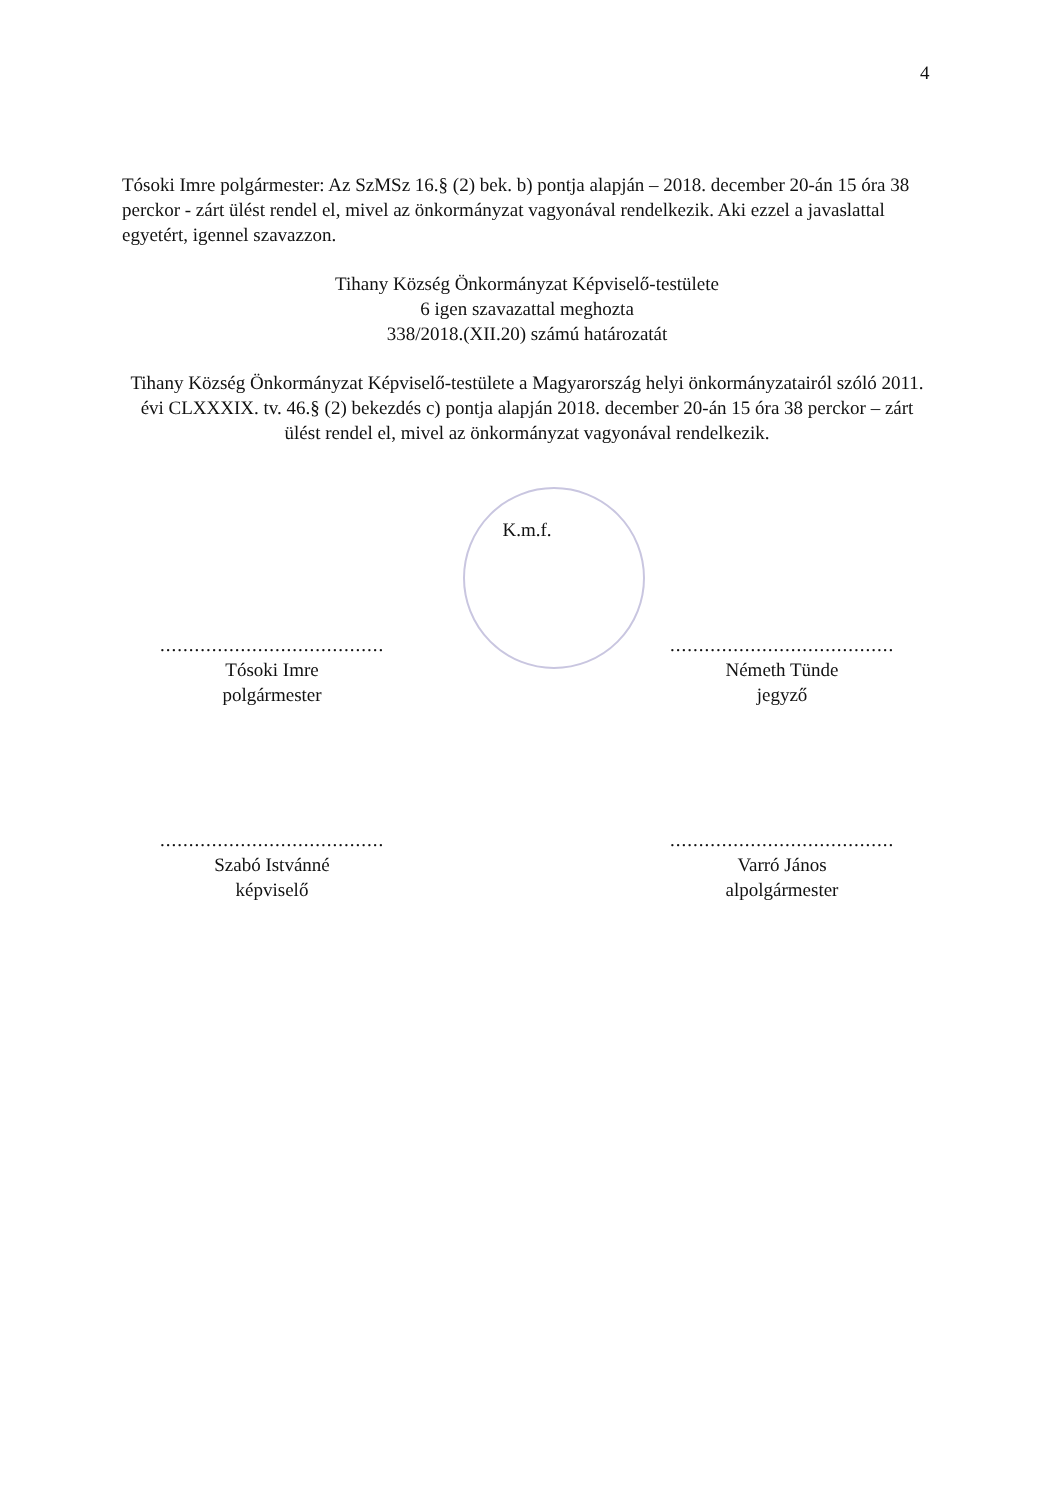4
Tósoki Imre polgármester: Az SzMSz 16.§ (2) bek. b) pontja alapján – 2018. december 20-án 15 óra 38 perckor - zárt ülést rendel el, mivel az önkormányzat vagyonával rendelkezik. Aki ezzel a javaslattal egyetért, igennel szavazzon.
Tihany Község Önkormányzat Képviselő-testülete
6 igen szavazattal meghozta
338/2018.(XII.20) számú határozatát
Tihany Község Önkormányzat Képviselő-testülete a Magyarország helyi önkormányzatairól szóló 2011. évi CLXXXIX. tv. 46.§ (2) bekezdés c) pontja alapján 2018. december 20-án 15 óra 38 perckor – zárt ülést rendel el, mivel az önkormányzat vagyonával rendelkezik.
K.m.f.
.......................................
Tósoki Imre
polgármester
.......................................
Németh Tünde
jegyző
.......................................
Szabó Istvánné
képviselő
.......................................
Varró János
alpolgármester